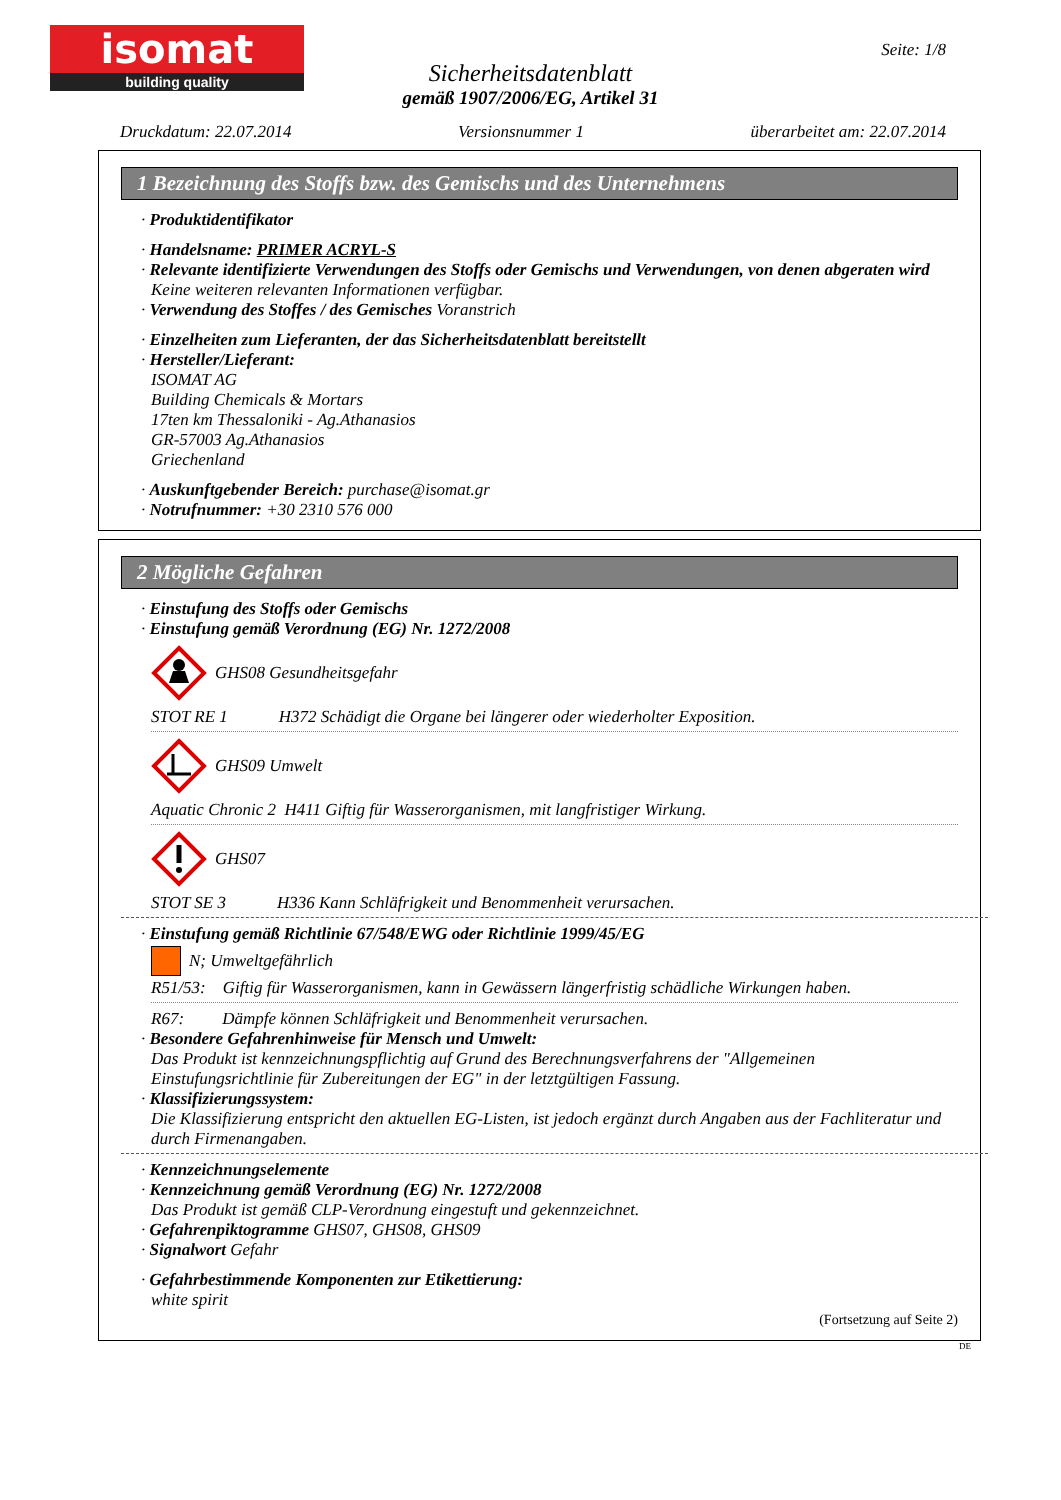isomat
building quality
Seite: 1/8
Sicherheitsdatenblatt
gemäß 1907/2006/EG, Artikel 31
Druckdatum: 22.07.2014 Versionsnummer 1 überarbeitet am: 22.07.2014
1 Bezeichnung des Stoffs bzw. des Gemischs und des Unternehmens
· Produktidentifikator
· Handelsname: PRIMER ACRYL-S
· Relevante identifizierte Verwendungen des Stoffs oder Gemischs und Verwendungen, von denen abgeraten wird
Keine weiteren relevanten Informationen verfügbar.
· Verwendung des Stoffes / des Gemisches Voranstrich
· Einzelheiten zum Lieferanten, der das Sicherheitsdatenblatt bereitstellt
· Hersteller/Lieferant:
ISOMAT AG
Building Chemicals & Mortars
17ten km Thessaloniki - Ag.Athanasios
GR-57003 Ag.Athanasios
Griechenland
· Auskunftgebender Bereich: purchase@isomat.gr
· Notrufnummer: +30 2310 576 000
2 Mögliche Gefahren
· Einstufung des Stoffs oder Gemischs
· Einstufung gemäß Verordnung (EG) Nr. 1272/2008
GHS08 Gesundheitsgefahr
STOT RE 1 H372 Schädigt die Organe bei längerer oder wiederholter Exposition.
GHS09 Umwelt
Aquatic Chronic 2 H411 Giftig für Wasserorganismen, mit langfristiger Wirkung.
GHS07
STOT SE 3 H336 Kann Schläfrigkeit und Benommenheit verursachen.
· Einstufung gemäß Richtlinie 67/548/EWG oder Richtlinie 1999/45/EG
N; Umweltgefährlich
R51/53: Giftig für Wasserorganismen, kann in Gewässern längerfristig schädliche Wirkungen haben.
R67: Dämpfe können Schläfrigkeit und Benommenheit verursachen.
· Besondere Gefahrenhinweise für Mensch und Umwelt:
Das Produkt ist kennzeichnungspflichtig auf Grund des Berechnungsverfahrens der "Allgemeinen Einstufungsrichtlinie für Zubereitungen der EG" in der letztgültigen Fassung.
· Klassifizierungssystem:
Die Klassifizierung entspricht den aktuellen EG-Listen, ist jedoch ergänzt durch Angaben aus der Fachliteratur und durch Firmenangaben.
· Kennzeichnungselemente
· Kennzeichnung gemäß Verordnung (EG) Nr. 1272/2008
Das Produkt ist gemäß CLP-Verordnung eingestuft und gekennzeichnet.
· Gefahrenpiktogramme GHS07, GHS08, GHS09
· Signalwort Gefahr
· Gefahrbestimmende Komponenten zur Etikettierung:
white spirit
(Fortsetzung auf Seite 2)
DE